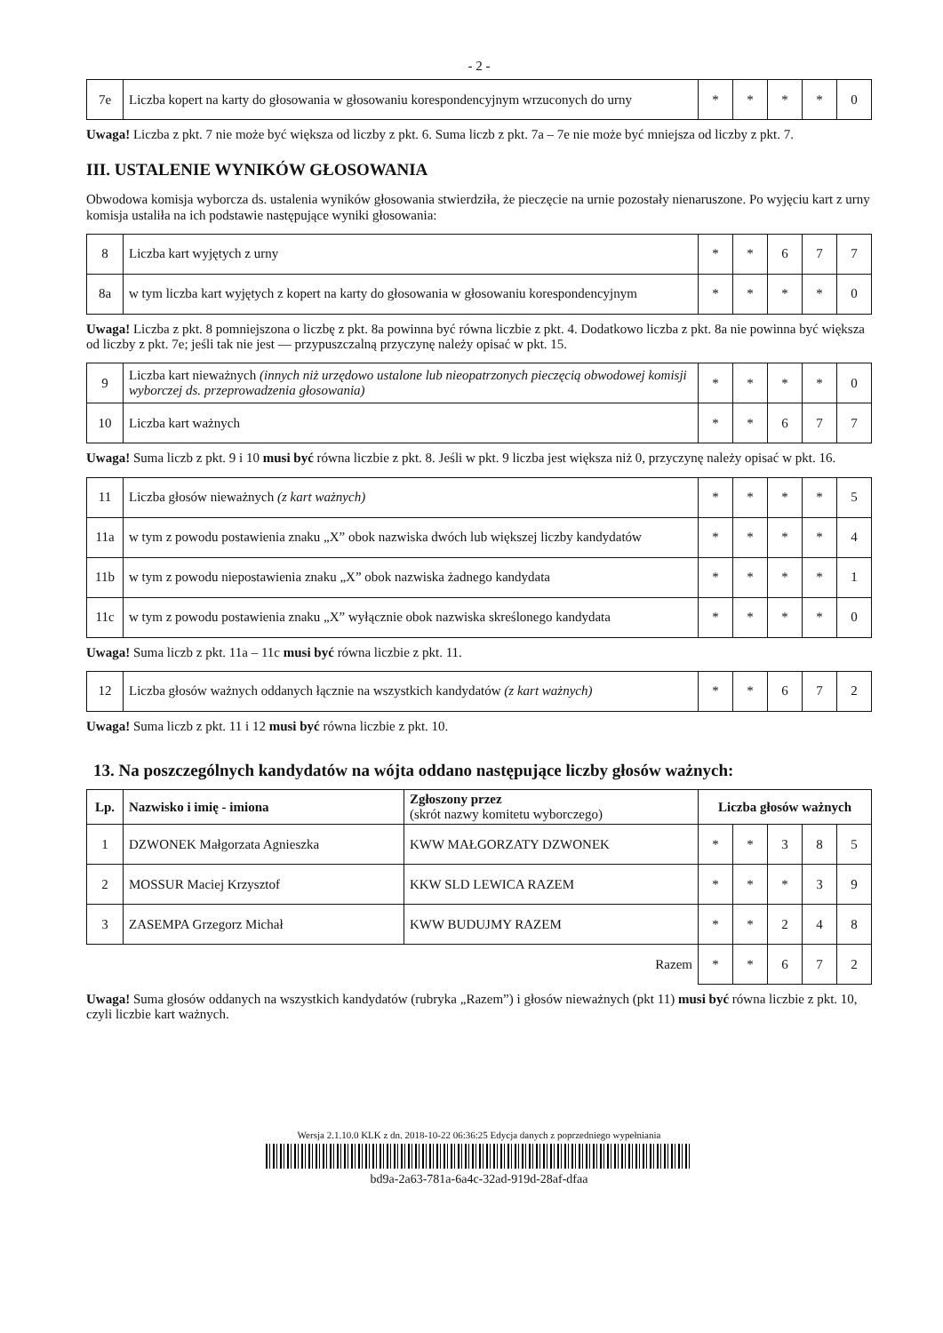- 2 -
| 7e | Liczba kopert na karty do głosowania w głosowaniu korespondencyjnym wrzuconych do urny | * | * | * | * | 0 |
Uwaga! Liczba z pkt. 7 nie może być większa od liczby z pkt. 6. Suma liczb z pkt. 7a – 7e nie może być mniejsza od liczby z pkt. 7.
III. USTALENIE WYNIKÓW GŁOSOWANIA
Obwodowa komisja wyborcza ds. ustalenia wyników głosowania stwierdziła, że pieczęcie na urnie pozostały nienaruszone. Po wyjęciu kart z urny komisja ustaliła na ich podstawie następujące wyniki głosowania:
| 8 | Liczba kart wyjętych z urny | * | * | 6 | 7 | 7 |
| 8a | w tym liczba kart wyjętych z kopert na karty do głosowania w głosowaniu korespondencyjnym | * | * | * | * | 0 |
Uwaga! Liczba z pkt. 8 pomniejszona o liczbę z pkt. 8a powinna być równa liczbie z pkt. 4. Dodatkowo liczba z pkt. 8a nie powinna być większa od liczby z pkt. 7e; jeśli tak nie jest — przypuszczalną przyczynę należy opisać w pkt. 15.
| 9 | Liczba kart nieważnych (innych niż urzędowo ustalone lub nieopatrzonych pieczęcią obwodowej komisji wyborczej ds. przeprowadzenia głosowania) | * | * | * | * | 0 |
| 10 | Liczba kart ważnych | * | * | 6 | 7 | 7 |
Uwaga! Suma liczb z pkt. 9 i 10 musi być równa liczbie z pkt. 8. Jeśli w pkt. 9 liczba jest większa niż 0, przyczynę należy opisać w pkt. 16.
| 11 | Liczba głosów nieważnych (z kart ważnych) | * | * | * | * | 5 |
| 11a | w tym z powodu postawienia znaku „X” obok nazwiska dwóch lub większej liczby kandydatów | * | * | * | * | 4 |
| 11b | w tym z powodu niepostawienia znaku „X” obok nazwiska żadnego kandydata | * | * | * | * | 1 |
| 11c | w tym z powodu postawienia znaku „X” wyłącznie obok nazwiska skreślonego kandydata | * | * | * | * | 0 |
Uwaga! Suma liczb z pkt. 11a – 11c musi być równa liczbie z pkt. 11.
| 12 | Liczba głosów ważnych oddanych łącznie na wszystkich kandydatów (z kart ważnych) | * | * | 6 | 7 | 2 |
Uwaga! Suma liczb z pkt. 11 i 12 musi być równa liczbie z pkt. 10.
13. Na poszczególnych kandydatów na wójta oddano następujące liczby głosów ważnych:
| Lp. | Nazwisko i imię - imiona | Zgłoszony przez (skrót nazwy komitetu wyborczego) | Liczba głosów ważnych | | | | |
| --- | --- | --- | --- | --- | --- | --- | --- |
| 1 | DZWONEK Małgorzata Agnieszka | KWW MAŁGORZATY DZWONEK | * | * | 3 | 8 | 5 |
| 2 | MOSSUR Maciej Krzysztof | KKW SLD LEWICA RAZEM | * | * | * | 3 | 9 |
| 3 | ZASEMPA Grzegorz Michał | KWW BUDUJMY RAZEM | * | * | 2 | 4 | 8 |
| Razem | | | * | * | 6 | 7 | 2 |
Uwaga! Suma głosów oddanych na wszystkich kandydatów (rubryka „Razem”) i głosów nieważnych (pkt 11) musi być równa liczbie z pkt. 10, czyli liczbie kart ważnych.
Wersja 2.1.10.0 KLK z dn. 2018-10-22 06:36:25 Edycja danych z poprzedniego wypełniania
bd9a-2a63-781a-6a4c-32ad-919d-28af-dfaa